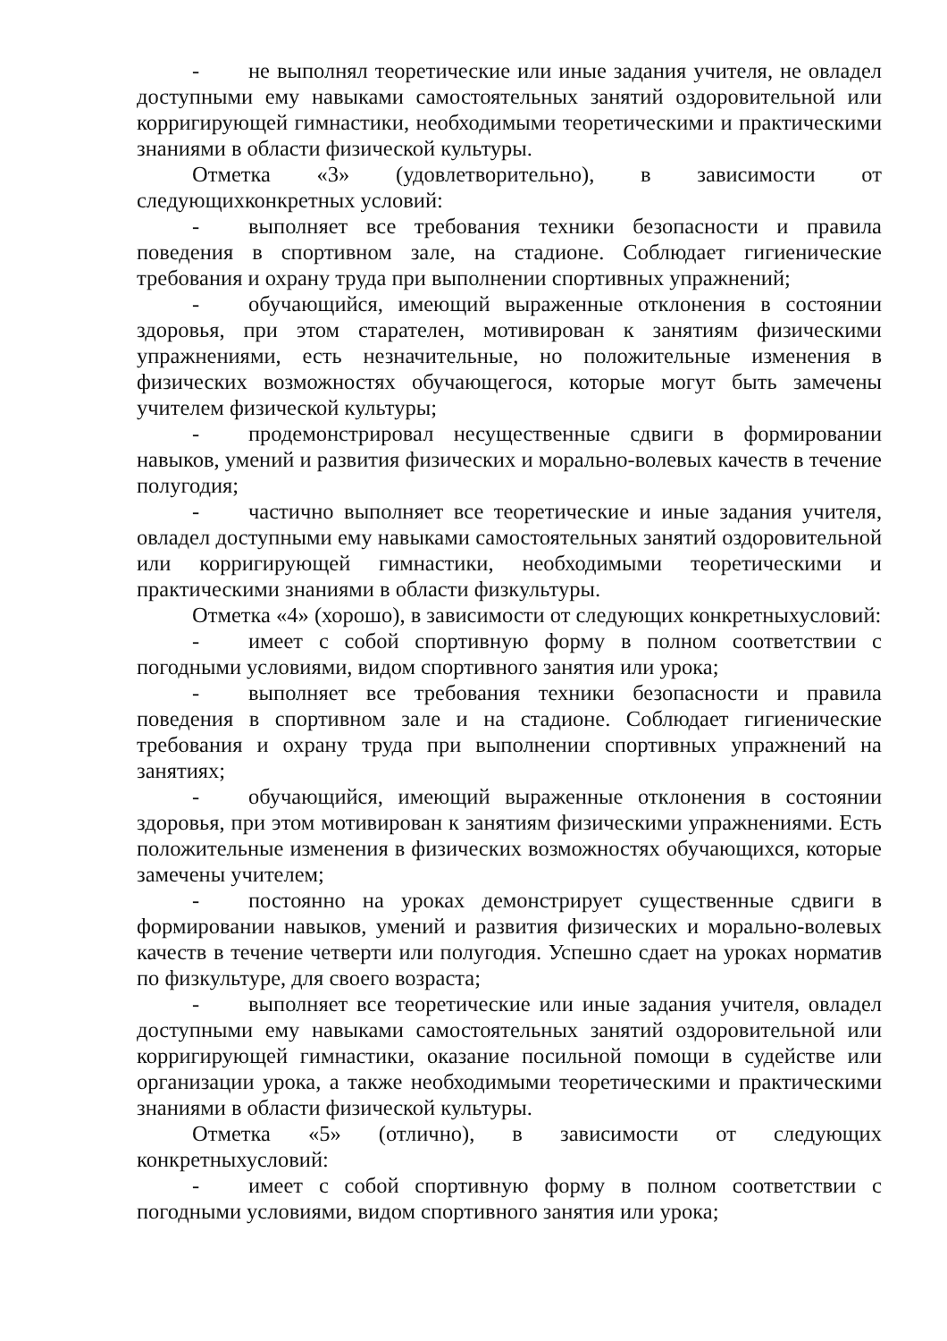- не выполнял теоретические или иные задания учителя, не овладел доступными ему навыками самостоятельных занятий оздоровительной или корригирующей гимнастики, необходимыми теоретическими и практическими знаниями в области физической культуры.
Отметка «3» (удовлетворительно), в зависимости от следующихконкретных условий:
- выполняет все требования техники безопасности и правила поведения в спортивном зале, на стадионе. Соблюдает гигиенические требования и охрану труда при выполнении спортивных упражнений;
- обучающийся, имеющий выраженные отклонения в состоянии здоровья, при этом старателен, мотивирован к занятиям физическими упражнениями, есть незначительные, но положительные изменения в физических возможностях обучающегося, которые могут быть замечены учителем физической культуры;
- продемонстрировал несущественные сдвиги в формировании навыков, умений и развития физических и морально-волевых качеств в течение полугодия;
- частично выполняет все теоретические и иные задания учителя, овладел доступными ему навыками самостоятельных занятий оздоровительной или корригирующей гимнастики, необходимыми теоретическими и практическими знаниями в области физкультуры.
Отметка «4» (хорошо), в зависимости от следующих конкретныхусловий:
- имеет с собой спортивную форму в полном соответствии с погодными условиями, видом спортивного занятия или урока;
- выполняет все требования техники безопасности и правила поведения в спортивном зале и на стадионе. Соблюдает гигиенические требования и охрану труда при выполнении спортивных упражнений на занятиях;
- обучающийся, имеющий выраженные отклонения в состоянии здоровья, при этом мотивирован к занятиям физическими упражнениями. Есть положительные изменения в физических возможностях обучающихся, которые замечены учителем;
- постоянно на уроках демонстрирует существенные сдвиги в формировании навыков, умений и развития физических и морально-волевых качеств в течение четверти или полугодия. Успешно сдает на уроках норматив по физкультуре, для своего возраста;
- выполняет все теоретические или иные задания учителя, овладел доступными ему навыками самостоятельных занятий оздоровительной или корригирующей гимнастики, оказание посильной помощи в судействе или организации урока, а также необходимыми теоретическими и практическими знаниями в области физической культуры.
Отметка «5» (отлично), в зависимости от следующих конкретныхусловий:
- имеет с собой спортивную форму в полном соответствии с погодными условиями, видом спортивного занятия или урока;